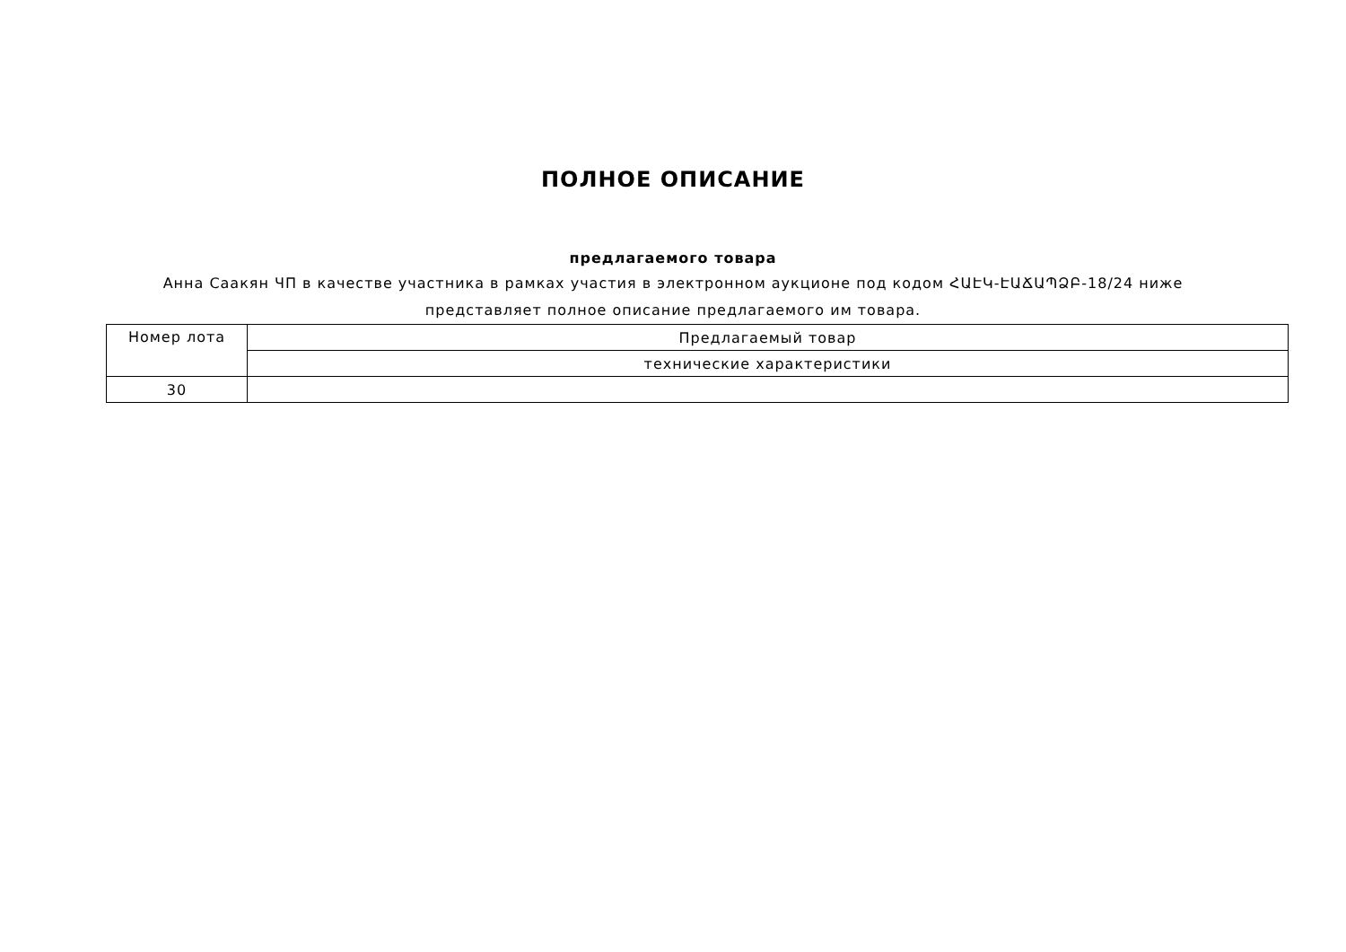ПОЛНОЕ ОПИСАНИЕ
предлагаемого товара
Анна Саакян ЧП в качестве участника в рамках участия в электронном аукционе под кодом ՀԱԷԿ-ԷԱՃԱՊՁԲ-18/24 ниже
представляет полное описание предлагаемого им товара.
| Номер лота | Предлагаемый товар |
| | технические характеристики |
| 30 | |